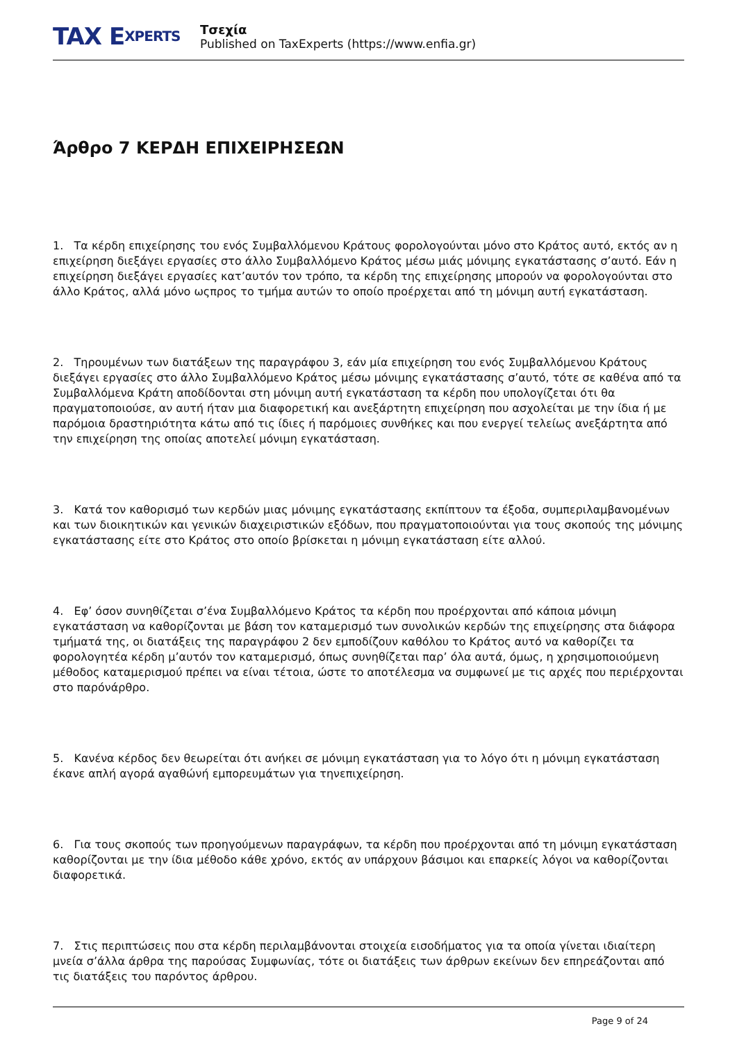TAX E XPERTS
Τσεχία
Published on TaxExperts (https://www.enfia.gr)
Άρθρο 7 ΚΕΡΔΗ ΕΠΙΧΕΙΡΗΣΕΩΝ
1. Τα κέρδη επιχείρησης του ενός Συμβαλλόμενου Κράτους φορολογούνται μόνο στο Κράτος αυτό, εκτός αν η επιχείρηση διεξάγει εργασίες στο άλλο Συμβαλλόμενο Κράτος μέσω μιάς μόνιμης εγκατάστασης σ’αυτό. Εάν η επιχείρηση διεξάγει εργασίες κατ’αυτόν τον τρόπο, τα κέρδη της επιχείρησης μπορούν να φορολογούνται στο άλλο Κράτος, αλλά μόνο ωςπρος το τμήμα αυτών το οποίο προέρχεται από τη μόνιμη αυτή εγκατάσταση.
2. Τηρουμένων των διατάξεων της παραγράφου 3, εάν μία επιχείρηση του ενός Συμβαλλόμενου Κράτους διεξάγει εργασίες στο άλλο Συμβαλλόμενο Κράτος μέσω μόνιμης εγκατάστασης σ’αυτό, τότε σε καθένα από τα Συμβαλλόμενα Κράτη αποδίδονται στη μόνιμη αυτή εγκατάσταση τα κέρδη που υπολογίζεται ότι θα πραγματοποιούσε, αν αυτή ήταν μια διαφορετική και ανεξάρτητη επιχείρηση που ασχολείται με την ίδια ή με παρόμοια δραστηριότητα κάτω από τις ίδιες ή παρόμοιες συνθήκες και που ενεργεί τελείως ανεξάρτητα από την επιχείρηση της οποίας αποτελεί μόνιμη εγκατάσταση.
3. Κατά τον καθορισμό των κερδών μιας μόνιμης εγκατάστασης εκπίπτουν τα έξοδα, συμπεριλαμβανομένων και των διοικητικών και γενικών διαχειριστικών εξόδων, που πραγματοποιούνται για τους σκοπούς της μόνιμης εγκατάστασης είτε στο Κράτος στο οποίο βρίσκεται η μόνιμη εγκατάσταση είτε αλλού.
4. Εφ’ όσον συνηθίζεται σ’ένα Συμβαλλόμενο Κράτος τα κέρδη που προέρχονται από κάποια μόνιμη εγκατάσταση να καθορίζονται με βάση τον καταμερισμό των συνολικών κερδών της επιχείρησης στα διάφορα τμήματά της, οι διατάξεις της παραγράφου 2 δεν εμποδίζουν καθόλου το Κράτος αυτό να καθορίζει τα φορολογητέα κέρδη μ’αυτόν τον καταμερισμό, όπως συνηθίζεται παρ’ όλα αυτά, όμως, η χρησιμοποιούμενη μέθοδος καταμερισμού πρέπει να είναι τέτοια, ώστε το αποτέλεσμα να συμφωνεί με τις αρχές που περιέρχονται στο παρόνάρθρο.
5. Κανένα κέρδος δεν θεωρείται ότι ανήκει σε μόνιμη εγκατάσταση για το λόγο ότι η μόνιμη εγκατάσταση έκανε απλή αγορά αγαθώνή εμπορευμάτων για τηνεπιχείρηση.
6. Για τους σκοπούς των προηγούμενων παραγράφων, τα κέρδη που προέρχονται από τη μόνιμη εγκατάσταση καθορίζονται με την ίδια μέθοδο κάθε χρόνο, εκτός αν υπάρχουν βάσιμοι και επαρκείς λόγοι να καθορίζονται διαφορετικά.
7. Στις περιπτώσεις που στα κέρδη περιλαμβάνονται στοιχεία εισοδήματος για τα οποία γίνεται ιδιαίτερη μνεία σ’άλλα άρθρα της παρούσας Συμφωνίας, τότε οι διατάξεις των άρθρων εκείνων δεν επηρεάζονται από τις διατάξεις του παρόντος άρθρου.
Page 9 of 24